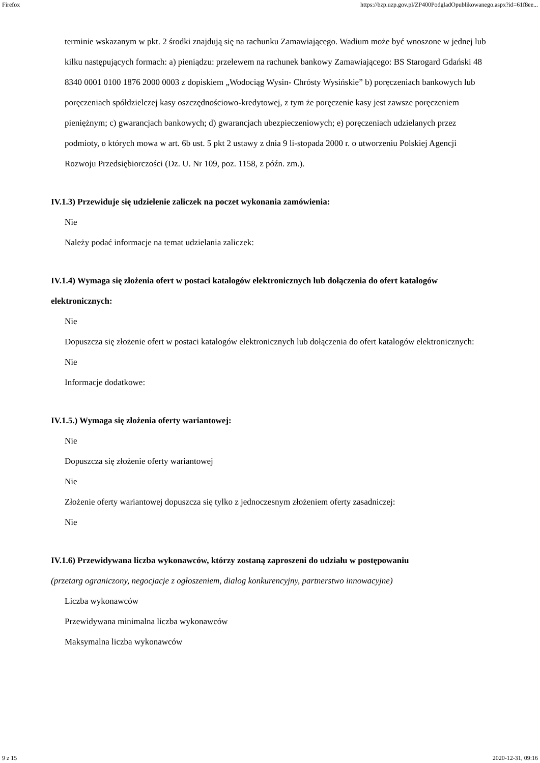Firefox https://bzp.uzp.gov.pl/ZP400PodgladOpublikowanego.aspx?id=61f8ee...
terminie wskazanym w pkt. 2 środki znajdują się na rachunku Zamawiającego. Wadium może być wnoszone w jednej lub kilku następujących formach: a) pieniądzu: przelewem na rachunek bankowy Zamawiającego: BS Starogard Gdański 48 8340 0001 0100 1876 2000 0003 z dopiskiem „Wodociąg Wysin- Chrósty Wysińskie” b) poręczeniach bankowych lub poręczeniach spółdzielczej kasy oszczędnościowo-kredytowej, z tym że poręczenie kasy jest zawsze poręczeniem pieniężnym; c) gwarancjach bankowych; d) gwarancjach ubezpieczeniowych; e) poręczeniach udzielanych przez podmioty, o których mowa w art. 6b ust. 5 pkt 2 ustawy z dnia 9 li-stopada 2000 r. o utworzeniu Polskiej Agencji Rozwoju Przedsiębiorczości (Dz. U. Nr 109, poz. 1158, z późn. zm.).
IV.1.3) Przewiduje się udzielenie zaliczek na poczet wykonania zamówienia:
Nie
Należy podać informacje na temat udzielania zaliczek:
IV.1.4) Wymaga się złożenia ofert w postaci katalogów elektronicznych lub dołączenia do ofert katalogów elektronicznych:
Nie
Dopuszcza się złożenie ofert w postaci katalogów elektronicznych lub dołączenia do ofert katalogów elektronicznych:
Nie
Informacje dodatkowe:
IV.1.5.) Wymaga się złożenia oferty wariantowej:
Nie
Dopuszcza się złożenie oferty wariantowej
Nie
Złożenie oferty wariantowej dopuszcza się tylko z jednoczesnym złożeniem oferty zasadniczej:
Nie
IV.1.6) Przewidywana liczba wykonawców, którzy zostaną zaproszeni do udziału w postępowaniu
(przetarg ograniczony, negocjacje z ogłoszeniem, dialog konkurencyjny, partnerstwo innowacyjne)
Liczba wykonawców
Przewidywana minimalna liczba wykonawców
Maksymalna liczba wykonawców
9 z 15 2020-12-31, 09:16